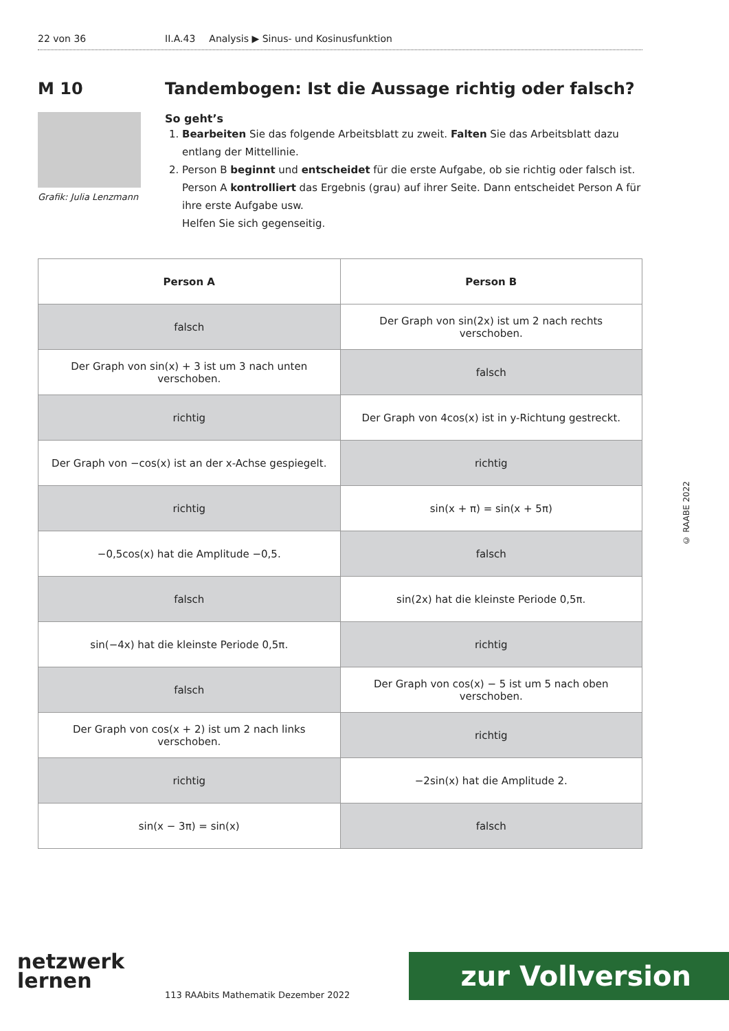22 von 36 II.A.43 Analysis ▶ Sinus- und Kosinusfunktion
M 10
Grafik: Julia Lenzmann
Tandembogen: Ist die Aussage richtig oder falsch?
So geht’s
1. Bearbeiten Sie das folgende Arbeitsblatt zu zweit. Falten Sie das Arbeitsblatt dazu entlang der Mittellinie.
2. Person B beginnt und entscheidet für die erste Aufgabe, ob sie richtig oder falsch ist. Person A kontrolliert das Ergebnis (grau) auf ihrer Seite. Dann entscheidet Person A für ihre erste Aufgabe usw.
Helfen Sie sich gegenseitig.
| Person A | Person B |
| --- | --- |
| falsch | Der Graph von sin(2x) ist um 2 nach rechts verschoben. |
| Der Graph von sin(x) + 3 ist um 3 nach unten verschoben. | falsch |
| richtig | Der Graph von 4cos(x) ist in y-Richtung gestreckt. |
| Der Graph von −cos(x) ist an der x-Achse gespiegelt. | richtig |
| richtig | sin(x + π) = sin(x + 5π) |
| −0,5cos(x) hat die Amplitude −0,5. | falsch |
| falsch | sin(2x) hat die kleinste Periode 0,5π. |
| sin(−4x) hat die kleinste Periode 0,5π. | richtig |
| falsch | Der Graph von cos(x) − 5 ist um 5 nach oben verschoben. |
| Der Graph von cos(x + 2) ist um 2 nach links verschoben. | richtig |
| richtig | −2sin(x) hat die Amplitude 2. |
| sin(x − 3π) = sin(x) | falsch |
© RAABE 2022
netzwerk
lernen
113 RAAbits Mathematik Dezember 2022
zur Vollversion